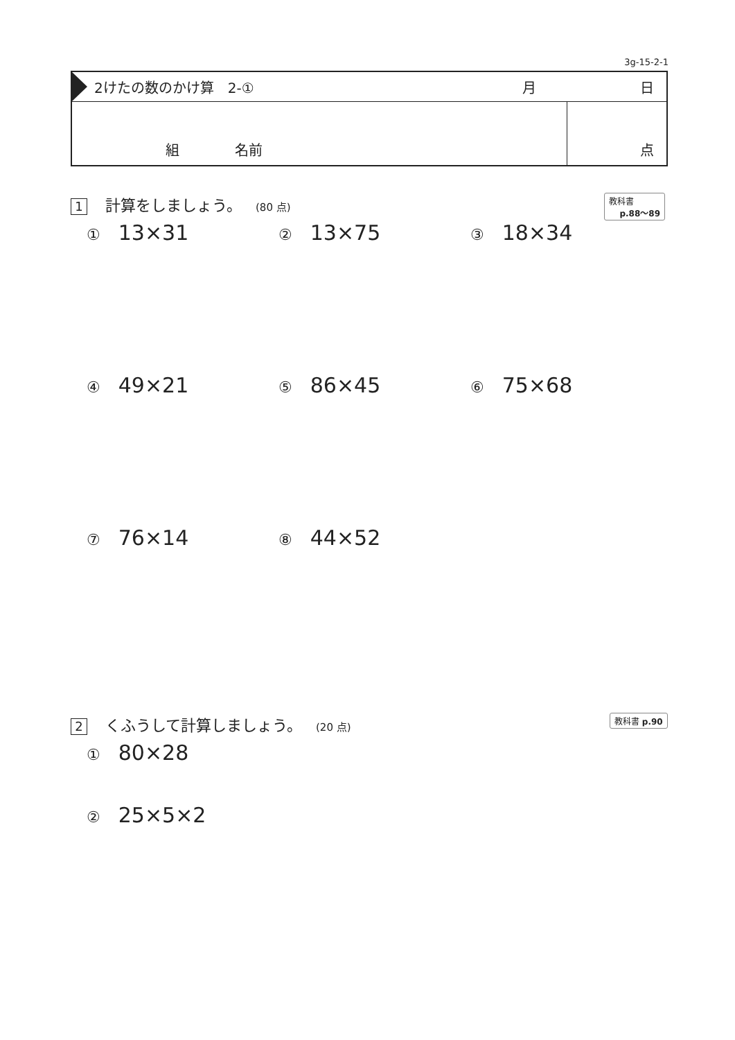3g-15-2-1
2けたの数のかけ算　2-① 月 日
組　　　　名前 点
1 計算をしましょう。 (80 点)
教科書
p.88〜89
① 13×31
② 13×75
③ 18×34
④ 49×21
⑤ 86×45
⑥ 75×68
⑦ 76×14
⑧ 44×52
2 くふうして計算しましょう。 (20 点)
教科書 p.90
① 80×28
② 25×5×2